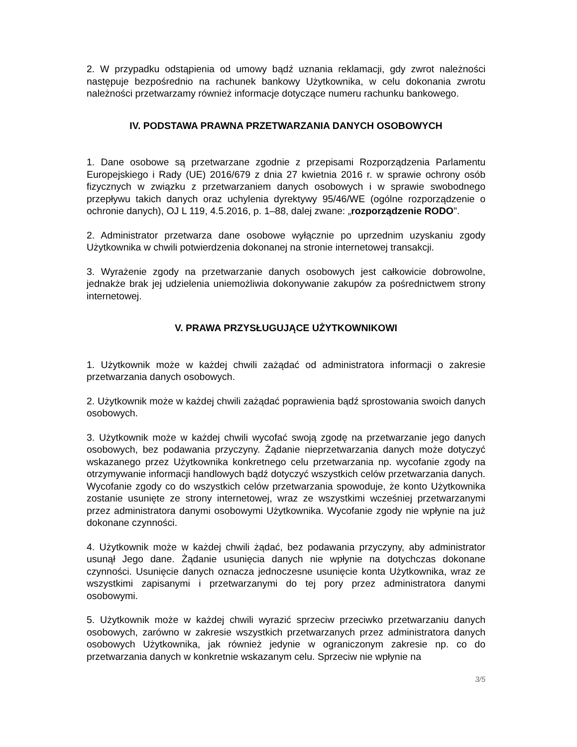2. W przypadku odstąpienia od umowy bądź uznania reklamacji, gdy zwrot należności następuje bezpośrednio na rachunek bankowy Użytkownika, w celu dokonania zwrotu należności przetwarzamy również informacje dotyczące numeru rachunku bankowego.
IV. PODSTAWA PRAWNA PRZETWARZANIA DANYCH OSOBOWYCH
1. Dane osobowe są przetwarzane zgodnie z przepisami Rozporządzenia Parlamentu Europejskiego i Rady (UE) 2016/679 z dnia 27 kwietnia 2016 r. w sprawie ochrony osób fizycznych w związku z przetwarzaniem danych osobowych i w sprawie swobodnego przepływu takich danych oraz uchylenia dyrektywy 95/46/WE (ogólne rozporządzenie o ochronie danych), OJ L 119, 4.5.2016, p. 1–88, dalej zwane: „rozporządzenie RODO".
2. Administrator przetwarza dane osobowe wyłącznie po uprzednim uzyskaniu zgody Użytkownika w chwili potwierdzenia dokonanej na stronie internetowej transakcji.
3. Wyrażenie zgody na przetwarzanie danych osobowych jest całkowicie dobrowolne, jednakże brak jej udzielenia uniemożliwia dokonywanie zakupów za pośrednictwem strony internetowej.
V. PRAWA PRZYSŁUGUJĄCE UŻYTKOWNIKOWI
1. Użytkownik może w każdej chwili zażądać od administratora informacji o zakresie przetwarzania danych osobowych.
2. Użytkownik może w każdej chwili zażądać poprawienia bądź sprostowania swoich danych osobowych.
3. Użytkownik może w każdej chwili wycofać swoją zgodę na przetwarzanie jego danych osobowych, bez podawania przyczyny. Żądanie nieprzetwarzania danych może dotyczyć wskazanego przez Użytkownika konkretnego celu przetwarzania np. wycofanie zgody na otrzymywanie informacji handlowych bądź dotyczyć wszystkich celów przetwarzania danych. Wycofanie zgody co do wszystkich celów przetwarzania spowoduje, że konto Użytkownika zostanie usunięte ze strony internetowej, wraz ze wszystkimi wcześniej przetwarzanymi przez administratora danymi osobowymi Użytkownika. Wycofanie zgody nie wpłynie na już dokonane czynności.
4. Użytkownik może w każdej chwili żądać, bez podawania przyczyny, aby administrator usunął Jego dane. Żądanie usunięcia danych nie wpłynie na dotychczas dokonane czynności. Usunięcie danych oznacza jednoczesne usunięcie konta Użytkownika, wraz ze wszystkimi zapisanymi i przetwarzanymi do tej pory przez administratora danymi osobowymi.
5. Użytkownik może w każdej chwili wyrazić sprzeciw przeciwko przetwarzaniu danych osobowych, zarówno w zakresie wszystkich przetwarzanych przez administratora danych osobowych Użytkownika, jak również jedynie w ograniczonym zakresie np. co do przetwarzania danych w konkretnie wskazanym celu. Sprzeciw nie wpłynie na
3/5